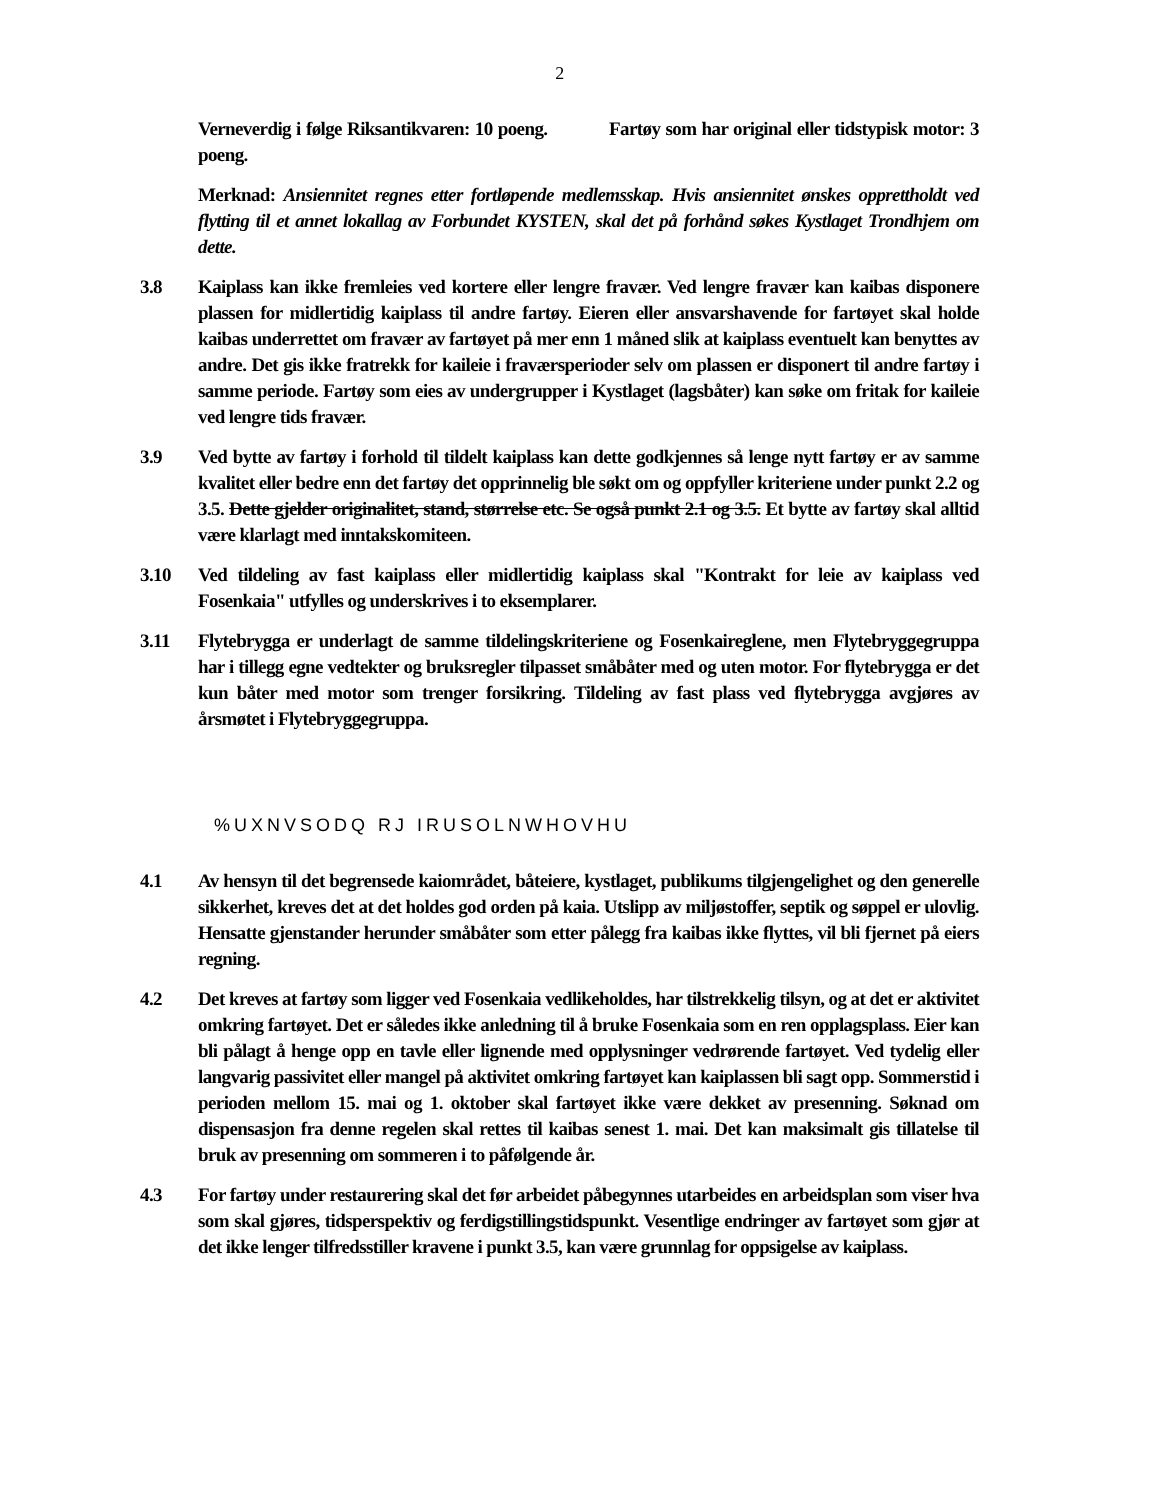2
Verneverdig i følge Riksantikvaren: 10 poeng. Fartøy som har original eller tidstypisk motor: 3 poeng.
Merknad: Ansiennitet regnes etter fortløpende medlemsskap. Hvis ansiennitet ønskes opprettholdt ved flytting til et annet lokallag av Forbundet KYSTEN, skal det på forhånd søkes Kystlaget Trondhjem om dette.
3.8 Kaiplass kan ikke fremleies ved kortere eller lengre fravær. Ved lengre fravær kan kaibas disponere plassen for midlertidig kaiplass til andre fartøy. Eieren eller ansvarshavende for fartøyet skal holde kaibas underrettet om fravær av fartøyet på mer enn 1 måned slik at kaiplass eventuelt kan benyttes av andre. Det gis ikke fratrekk for kaileie i fraværsperioder selv om plassen er disponert til andre fartøy i samme periode. Fartøy som eies av undergrupper i Kystlaget (lagsbåter) kan søke om fritak for kaileie ved lengre tids fravær.
3.9 Ved bytte av fartøy i forhold til tildelt kaiplass kan dette godkjennes så lenge nytt fartøy er av samme kvalitet eller bedre enn det fartøy det opprinnelig ble søkt om og oppfyller kriteriene under punkt 2.2 og 3.5. Dette gjelder originalitet, stand, størrelse etc. Se også punkt 2.1 og 3.5. Et bytte av fartøy skal alltid være klarlagt med inntakskomiteen.
3.10 Ved tildeling av fast kaiplass eller midlertidig kaiplass skal "Kontrakt for leie av kaiplass ved Fosenkaia" utfylles og underskrives i to eksemplarer.
3.11 Flytebrygga er underlagt de samme tildelingskriteriene og Fosenkaireglene, men Flytebryggegruppa har i tillegg egne vedtekter og bruksregler tilpasset småbåter med og uten motor. For flytebrygga er det kun båter med motor som trenger forsikring. Tildeling av fast plass ved flytebrygga avgjøres av årsmøtet i Flytebryggegruppa.
%UXNVSODQ RJ IRUSOLNWHOVHU
4.1 Av hensyn til det begrensede kaiområdet, båteiere, kystlaget, publikums tilgjengelighet og den generelle sikkerhet, kreves det at det holdes god orden på kaia. Utslipp av miljøstoffer, septik og søppel er ulovlig. Hensatte gjenstander herunder småbåter som etter pålegg fra kaibas ikke flyttes, vil bli fjernet på eiers regning.
4.2 Det kreves at fartøy som ligger ved Fosenkaia vedlikeholdes, har tilstrekkelig tilsyn, og at det er aktivitet omkring fartøyet. Det er således ikke anledning til å bruke Fosenkaia som en ren opplagsplass. Eier kan bli pålagt å henge opp en tavle eller lignende med opplysninger vedrørende fartøyet. Ved tydelig eller langvarig passivitet eller mangel på aktivitet omkring fartøyet kan kaiplassen bli sagt opp. Sommerstid i perioden mellom 15. mai og 1. oktober skal fartøyet ikke være dekket av presenning. Søknad om dispensasjon fra denne regelen skal rettes til kaibas senest 1. mai. Det kan maksimalt gis tillatelse til bruk av presenning om sommeren i to påfølgende år.
4.3 For fartøy under restaurering skal det før arbeidet påbegynnes utarbeides en arbeidsplan som viser hva som skal gjøres, tidsperspektiv og ferdigstillingstidspunkt. Vesentlige endringer av fartøyet som gjør at det ikke lenger tilfredsstiller kravene i punkt 3.5, kan være grunnlag for oppsigelse av kaiplass.